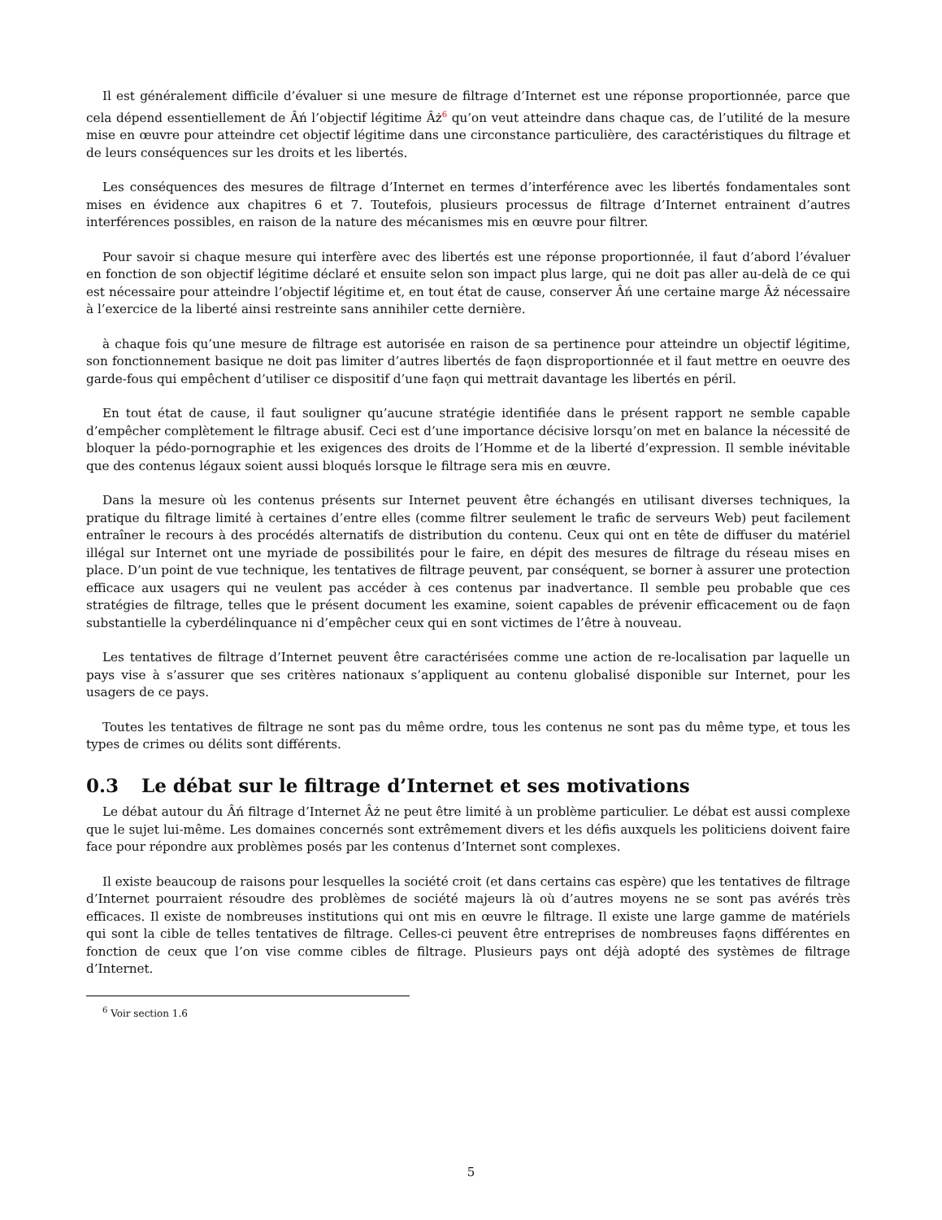Il est généralement difficile d’évaluer si une mesure de filtrage d’Internet est une réponse proportionnée, parce que cela dépend essentiellement de Âń l’objectif légitime Âż<sup>6</sup> qu’on veut atteindre dans chaque cas, de l’utilité de la mesure mise en œuvre pour atteindre cet objectif légitime dans une circonstance particulière, des caractéristiques du filtrage et de leurs conséquences sur les droits et les libertés.
Les conséquences des mesures de filtrage d’Internet en termes d’interférence avec les libertés fondamentales sont mises en évidence aux chapitres 6 et 7. Toutefois, plusieurs processus de filtrage d’Internet entrainent d’autres interférences possibles, en raison de la nature des mécanismes mis en œuvre pour filtrer.
Pour savoir si chaque mesure qui interfère avec des libertés est une réponse proportionnée, il faut d’abord l’évaluer en fonction de son objectif légitime déclaré et ensuite selon son impact plus large, qui ne doit pas aller au-delà de ce qui est nécessaire pour atteindre l’objectif légitime et, en tout état de cause, conserver Âń une certaine marge Âż nécessaire à l’exercice de la liberté ainsi restreinte sans annihiler cette dernière.
à chaque fois qu’une mesure de filtrage est autorisée en raison de sa pertinence pour atteindre un objectif légitime, son fonctionnement basique ne doit pas limiter d’autres libertés de faǫn disproportionnée et il faut mettre en oeuvre des garde-fous qui empêchent d’utiliser ce dispositif d’une faǫn qui mettrait davantage les libertés en péril.
En tout état de cause, il faut souligner qu’aucune stratégie identifiée dans le présent rapport ne semble capable d’empêcher complètement le filtrage abusif. Ceci est d’une importance décisive lorsqu’on met en balance la nécessité de bloquer la pédo-pornographie et les exigences des droits de l’Homme et de la liberté d’expression. Il semble inévitable que des contenus légaux soient aussi bloqués lorsque le filtrage sera mis en œuvre.
Dans la mesure où les contenus présents sur Internet peuvent être échangés en utilisant diverses techniques, la pratique du filtrage limité à certaines d’entre elles (comme filtrer seulement le trafic de serveurs Web) peut facilement entraîner le recours à des procédés alternatifs de distribution du contenu. Ceux qui ont en tête de diffuser du matériel illégal sur Internet ont une myriade de possibilités pour le faire, en dépit des mesures de filtrage du réseau mises en place. D’un point de vue technique, les tentatives de filtrage peuvent, par conséquent, se borner à assurer une protection efficace aux usagers qui ne veulent pas accéder à ces contenus par inadvertance. Il semble peu probable que ces stratégies de filtrage, telles que le présent document les examine, soient capables de prévenir efficacement ou de faǫn substantielle la cyberdélinquance ni d’empêcher ceux qui en sont victimes de l’être à nouveau.
Les tentatives de filtrage d’Internet peuvent être caractérisées comme une action de re-localisation par laquelle un pays vise à s’assurer que ses critères nationaux s’appliquent au contenu globalisé disponible sur Internet, pour les usagers de ce pays.
Toutes les tentatives de filtrage ne sont pas du même ordre, tous les contenus ne sont pas du même type, et tous les types de crimes ou délits sont différents.
0.3 Le débat sur le filtrage d’Internet et ses motivations
Le débat autour du Âń filtrage d’Internet Âż ne peut être limité à un problème particulier. Le débat est aussi complexe que le sujet lui-même. Les domaines concernés sont extrêmement divers et les défis auxquels les politiciens doivent faire face pour répondre aux problèmes posés par les contenus d’Internet sont complexes.
Il existe beaucoup de raisons pour lesquelles la société croit (et dans certains cas espère) que les tentatives de filtrage d’Internet pourraient résoudre des problèmes de société majeurs là où d’autres moyens ne se sont pas avérés très efficaces. Il existe de nombreuses institutions qui ont mis en œuvre le filtrage. Il existe une large gamme de matériels qui sont la cible de telles tentatives de filtrage. Celles-ci peuvent être entreprises de nombreuses faǫns différentes en fonction de ceux que l’on vise comme cibles de filtrage. Plusieurs pays ont déjà adopté des systèmes de filtrage d’Internet.
<sup>6</sup> Voir section 1.6
5